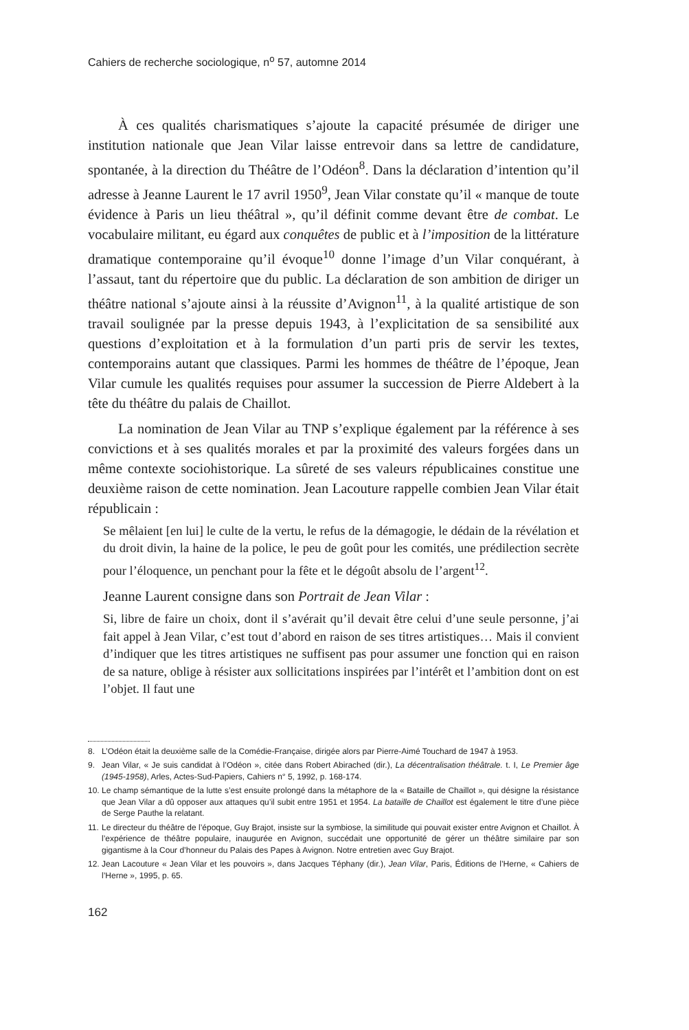Cahiers de recherche sociologique, n<sup>o</sup> 57, automne 2014
À ces qualités charismatiques s’ajoute la capacité présumée de diriger une institution nationale que Jean Vilar laisse entrevoir dans sa lettre de candidature, spontanée, à la direction du Théâtre de l’Odéon<sup>8</sup>. Dans la déclaration d’intention qu’il adresse à Jeanne Laurent le 17 avril 1950<sup>9</sup>, Jean Vilar constate qu’il « manque de toute évidence à Paris un lieu théâtral », qu’il définit comme devant être de combat. Le vocabulaire militant, eu égard aux conquêtes de public et à l’imposition de la littérature dramatique contemporaine qu’il évoque<sup>10</sup> donne l’image d’un Vilar conquérant, à l’assaut, tant du répertoire que du public. La déclaration de son ambition de diriger un théâtre national s’ajoute ainsi à la réussite d’Avignon<sup>11</sup>, à la qualité artistique de son travail soulignée par la presse depuis 1943, à l’explicitation de sa sensibilité aux questions d’exploitation et à la formulation d’un parti pris de servir les textes, contemporains autant que classiques. Parmi les hommes de théâtre de l’époque, Jean Vilar cumule les qualités requises pour assumer la succession de Pierre Aldebert à la tête du théâtre du palais de Chaillot.
La nomination de Jean Vilar au TNP s’explique également par la référence à ses convictions et à ses qualités morales et par la proximité des valeurs forgées dans un même contexte sociohistorique. La sûreté de ses valeurs républicaines constitue une deuxième raison de cette nomination. Jean Lacouture rappelle combien Jean Vilar était républicain :
Se mêlaient [en lui] le culte de la vertu, le refus de la démagogie, le dédain de la révélation et du droit divin, la haine de la police, le peu de goût pour les comités, une prédilection secrète pour l’éloquence, un penchant pour la fête et le dégoût absolu de l’argent<sup>12</sup>.
Jeanne Laurent consigne dans son Portrait de Jean Vilar :
Si, libre de faire un choix, dont il s’avérait qu’il devait être celui d’une seule personne, j’ai fait appel à Jean Vilar, c’est tout d’abord en raison de ses titres artistiques… Mais il convient d’indiquer que les titres artistiques ne suffisent pas pour assumer une fonction qui en raison de sa nature, oblige à résister aux sollicitations inspirées par l’intérêt et l’ambition dont on est l’objet. Il faut une
8. L’Odéon était la deuxième salle de la Comédie-Française, dirigée alors par Pierre-Aimé Touchard de 1947 à 1953.
9. Jean Vilar, « Je suis candidat à l’Odéon », citée dans Robert Abirached (dir.), La décentralisation théâtrale. t. I, Le Premier âge (1945-1958), Arles, Actes-Sud-Papiers, Cahiers n° 5, 1992, p. 168-174.
10.
Le champ sémantique de la lutte s’est ensuite prolongé dans la métaphore de la « Bataille de Chaillot », qui désigne la résistance que Jean Vilar a dû opposer aux attaques qu’il subit entre 1951 et 1954. La bataille de Chaillot est également le titre d’une pièce de Serge Pauthe la relatant.
11.
Le directeur du théâtre de l’époque, Guy Brajot, insiste sur la symbiose, la similitude qui pouvait exister entre Avignon et Chaillot. À l’expérience de théâtre populaire, inaugurée en Avignon, succédait une opportunité de gérer un théâtre similaire par son gigantisme à la Cour d’honneur du Palais des Papes à Avignon. Notre entretien avec Guy Brajot.
12.
Jean Lacouture « Jean Vilar et les pouvoirs », dans Jacques Téphany (dir.), Jean Vilar, Paris, Éditions de l’Herne, « Cahiers de l’Herne », 1995, p. 65.
162